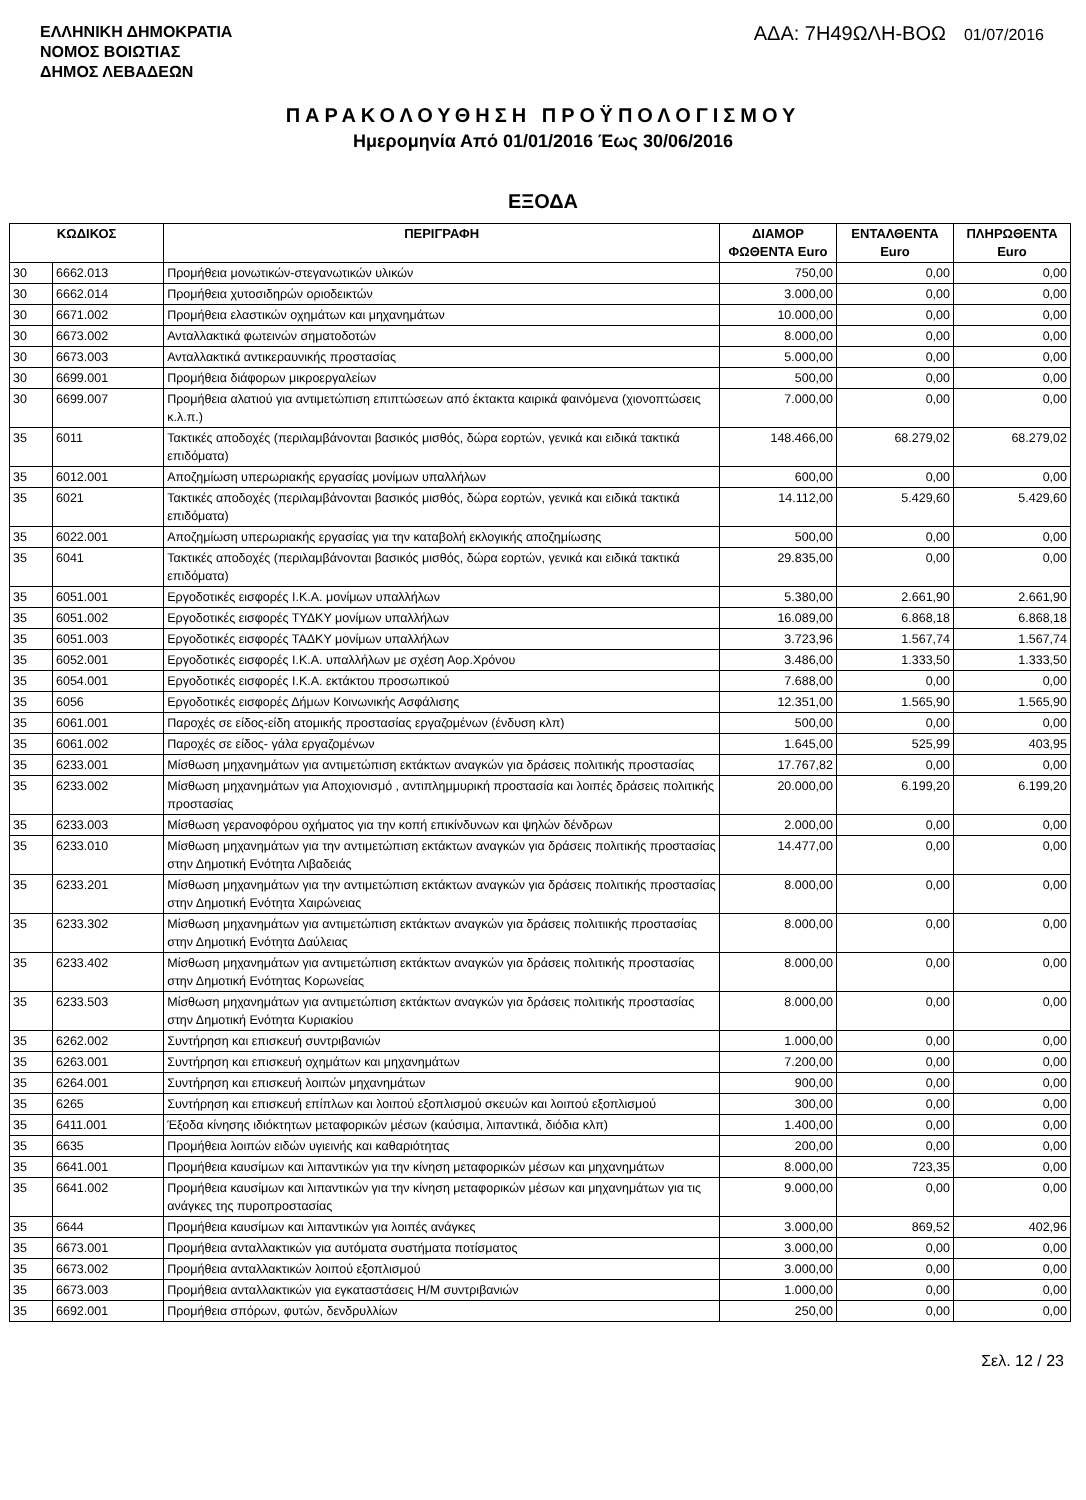ΕΛΛΗΝΙΚΗ ΔΗΜΟΚΡΑΤΙΑ
ΝΟΜΟΣ ΒΟΙΩΤΙΑΣ
ΔΗΜΟΣ ΛΕΒΑΔΕΩΝ
ΑΔΑ: 7Η49ΩΛΗ-ΒΟΩ 01/07/2016
ΠΑΡΑΚΟΛΟΥΘΗΣΗ ΠΡΟΫΠΟΛΟΓΙΣΜΟΥ
Ημερομηνία Από 01/01/2016 Έως 30/06/2016
ΕΞΟΔΑ
| ΚΩΔΙΚΟΣ | | ΠΕΡΙΓΡΑΦΗ | ΔΙΑΜΟΡ ΦΩΘΕΝΤΑ Euro | ΕΝΤΑΛΘΕΝΤΑ Euro | ΠΛΗΡΩΘΕΝΤΑ Euro |
| --- | --- | --- | --- | --- | --- |
| 30 | 6662.013 | Προμήθεια μονωτικών-στεγανωτικών υλικών | 750,00 | 0,00 | 0,00 |
| 30 | 6662.014 | Προμήθεια χυτοσιδηρών οριοδεικτών | 3.000,00 | 0,00 | 0,00 |
| 30 | 6671.002 | Προμήθεια ελαστικών οχημάτων και μηχανημάτων | 10.000,00 | 0,00 | 0,00 |
| 30 | 6673.002 | Ανταλλακτικά φωτεινών σηματοδοτών | 8.000,00 | 0,00 | 0,00 |
| 30 | 6673.003 | Ανταλλακτικά αντικεραυνικής προστασίας | 5.000,00 | 0,00 | 0,00 |
| 30 | 6699.001 | Προμήθεια διάφορων μικροεργαλείων | 500,00 | 0,00 | 0,00 |
| 30 | 6699.007 | Προμήθεια αλατιού για αντιμετώπιση επιπτώσεων από έκτακτα καιρικά φαινόμενα (χιονοπτώσεις κ.λ.π.) | 7.000,00 | 0,00 | 0,00 |
| 35 | 6011 | Τακτικές αποδοχές (περιλαμβάνονται βασικός μισθός, δώρα εορτών, γενικά και ειδικά τακτικά επιδόματα) | 148.466,00 | 68.279,02 | 68.279,02 |
| 35 | 6012.001 | Αποζημίωση υπερωριακής εργασίας μονίμων υπαλλήλων | 600,00 | 0,00 | 0,00 |
| 35 | 6021 | Τακτικές αποδοχές (περιλαμβάνονται βασικός μισθός, δώρα εορτών, γενικά και ειδικά τακτικά επιδόματα) | 14.112,00 | 5.429,60 | 5.429,60 |
| 35 | 6022.001 | Αποζημίωση υπερωριακής εργασίας για την καταβολή εκλογικής αποζημίωσης | 500,00 | 0,00 | 0,00 |
| 35 | 6041 | Τακτικές αποδοχές (περιλαμβάνονται βασικός μισθός, δώρα εορτών, γενικά και ειδικά τακτικά επιδόματα) | 29.835,00 | 0,00 | 0,00 |
| 35 | 6051.001 | Εργοδοτικές εισφορές Ι.Κ.Α. μονίμων υπαλλήλων | 5.380,00 | 2.661,90 | 2.661,90 |
| 35 | 6051.002 | Εργοδοτικές εισφορές ΤΥΔΚΥ μονίμων υπαλλήλων | 16.089,00 | 6.868,18 | 6.868,18 |
| 35 | 6051.003 | Εργοδοτικές εισφορές ΤΑΔΚΥ μονίμων υπαλλήλων | 3.723,96 | 1.567,74 | 1.567,74 |
| 35 | 6052.001 | Εργοδοτικές εισφορές Ι.Κ.Α. υπαλλήλων με σχέση Αορ.Χρόνου | 3.486,00 | 1.333,50 | 1.333,50 |
| 35 | 6054.001 | Εργοδοτικές εισφορές Ι.Κ.Α. εκτάκτου προσωπικού | 7.688,00 | 0,00 | 0,00 |
| 35 | 6056 | Εργοδοτικές εισφορές Δήμων Κοινωνικής Ασφάλισης | 12.351,00 | 1.565,90 | 1.565,90 |
| 35 | 6061.001 | Παροχές σε είδος-είδη ατομικής προστασίας εργαζομένων (ένδυση κλπ) | 500,00 | 0,00 | 0,00 |
| 35 | 6061.002 | Παροχές σε είδος- γάλα εργαζομένων | 1.645,00 | 525,99 | 403,95 |
| 35 | 6233.001 | Μίσθωση μηχανημάτων για αντιμετώπιση εκτάκτων αναγκών για δράσεις πολιτικής προστασίας | 17.767,82 | 0,00 | 0,00 |
| 35 | 6233.002 | Μίσθωση μηχανημάτων για Αποχιονισμό , αντιπλημμυρική προστασία και λοιπές δράσεις πολιτικής προστασίας | 20.000,00 | 6.199,20 | 6.199,20 |
| 35 | 6233.003 | Μίσθωση γερανοφόρου οχήματος για την κοπή επικίνδυνων και ψηλών δένδρων | 2.000,00 | 0,00 | 0,00 |
| 35 | 6233.010 | Μίσθωση μηχανημάτων για την αντιμετώπιση εκτάκτων αναγκών για δράσεις πολιτικής προστασίας στην Δημοτική Ενότητα Λιβαδειάς | 14.477,00 | 0,00 | 0,00 |
| 35 | 6233.201 | Μίσθωση μηχανημάτων για την αντιμετώπιση εκτάκτων αναγκών για δράσεις πολιτικής προστασίας στην Δημοτική Ενότητα Χαιρώνειας | 8.000,00 | 0,00 | 0,00 |
| 35 | 6233.302 | Μίσθωση μηχανημάτων για αντιμετώπιση εκτάκτων αναγκών για δράσεις πολιτιικής προστασίας στην Δημοτική Ενότητα Δαύλειας | 8.000,00 | 0,00 | 0,00 |
| 35 | 6233.402 | Μίσθωση μηχανημάτων για αντιμετώπιση εκτάκτων αναγκών για δράσεις πολιτικής προστασίας στην Δημοτική Ενότητας Κορωνείας | 8.000,00 | 0,00 | 0,00 |
| 35 | 6233.503 | Μίσθωση μηχανημάτων για αντιμετώπιση εκτάκτων αναγκών για δράσεις πολιτικής προστασίας στην Δημοτική Ενότητα Κυριακίου | 8.000,00 | 0,00 | 0,00 |
| 35 | 6262.002 | Συντήρηση και επισκευή συντριβανιών | 1.000,00 | 0,00 | 0,00 |
| 35 | 6263.001 | Συντήρηση και επισκευή οχημάτων και μηχανημάτων | 7.200,00 | 0,00 | 0,00 |
| 35 | 6264.001 | Συντήρηση και επισκευή λοιπών μηχανημάτων | 900,00 | 0,00 | 0,00 |
| 35 | 6265 | Συντήρηση και επισκευή επίπλων και λοιπού εξοπλισμού σκευών και λοιπού εξοπλισμού | 300,00 | 0,00 | 0,00 |
| 35 | 6411.001 | Έξοδα κίνησης ιδιόκτητων μεταφορικών μέσων (καύσιμα, λιπαντικά, διόδια κλπ) | 1.400,00 | 0,00 | 0,00 |
| 35 | 6635 | Προμήθεια λοιπών ειδών υγιεινής και καθαριότητας | 200,00 | 0,00 | 0,00 |
| 35 | 6641.001 | Προμήθεια καυσίμων και λιπαντικών για την κίνηση μεταφορικών μέσων και μηχανημάτων | 8.000,00 | 723,35 | 0,00 |
| 35 | 6641.002 | Προμήθεια καυσίμων και λιπαντικών για την κίνηση μεταφορικών μέσων και μηχανημάτων για τις ανάγκες της πυροπροστασίας | 9.000,00 | 0,00 | 0,00 |
| 35 | 6644 | Προμήθεια καυσίμων και λιπαντικών για λοιπές ανάγκες | 3.000,00 | 869,52 | 402,96 |
| 35 | 6673.001 | Προμήθεια ανταλλακτικών για αυτόματα συστήματα ποτίσματος | 3.000,00 | 0,00 | 0,00 |
| 35 | 6673.002 | Προμήθεια ανταλλακτικών λοιπού εξοπλισμού | 3.000,00 | 0,00 | 0,00 |
| 35 | 6673.003 | Προμήθεια ανταλλακτικών για εγκαταστάσεις Η/Μ συντριβανιών | 1.000,00 | 0,00 | 0,00 |
| 35 | 6692.001 | Προμήθεια σπόρων, φυτών, δενδρυλλίων | 250,00 | 0,00 | 0,00 |
Σελ. 12 / 23